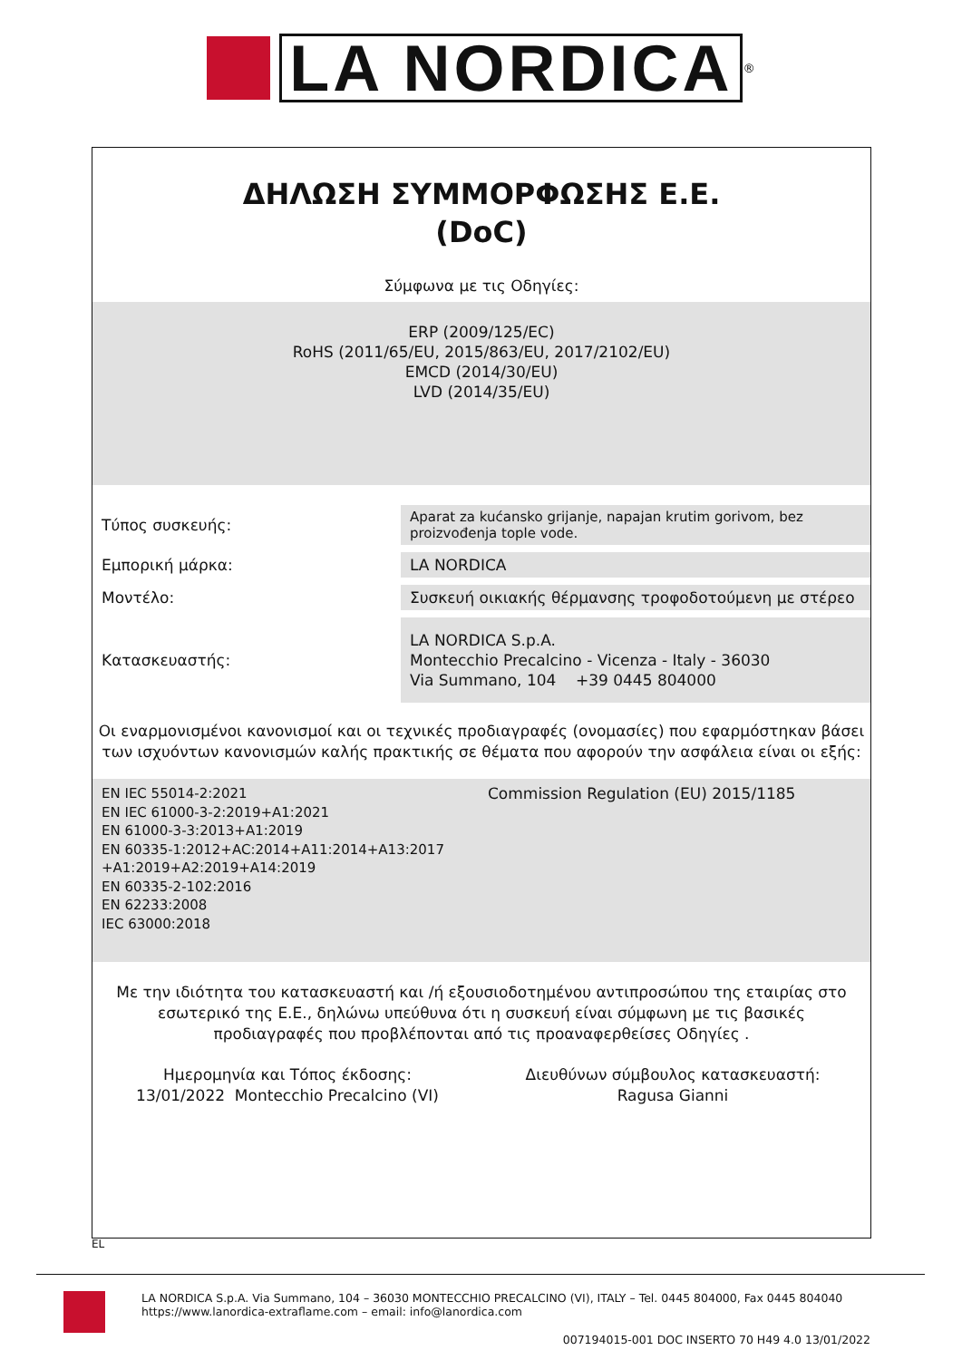LA NORDICA
<sup>®</sup>
ΔΗΛΩΣΗ ΣΥΜΜΟΡΦΩΣΗΣ Ε.Ε.
(DoC)
Σύμφωνα με τις Οδηγίες:
ERP (2009/125/EC)
RoHS (2011/65/EU, 2015/863/EU, 2017/2102/EU)
EMCD (2014/30/EU)
LVD (2014/35/EU)
| Τύπος συσκευής: | Aparat za kućansko grijanje, napajan krutim gorivom, bez proizvođenja tople vode. |
| Εμπορική μάρκα: | LA NORDICA |
| Μοντέλο: | Συσκευή οικιακής θέρμανσης τροφοδοτούμενη με στέρεο |
| Κατασκευαστής: | LA NORDICA S.p.A. Montecchio Precalcino - Vicenza - Italy - 36030 Via Summano, 104 +39 0445 804000 |
Οι εναρμονισμένοι κανονισμοί και οι τεχνικές προδιαγραφές (ονομασίες) που εφαρμόστηκαν βάσει των ισχυόντων κανονισμών καλής πρακτικής σε θέματα που αφορούν την ασφάλεια είναι οι εξής:
EN IEC 55014-2:2021
EN IEC 61000-3-2:2019+A1:2021
EN 61000-3-3:2013+A1:2019
EN 60335-1:2012+AC:2014+A11:2014+A13:2017 +A1:2019+A2:2019+A14:2019
EN 60335-2-102:2016
EN 62233:2008
IEC 63000:2018
Commission Regulation (EU) 2015/1185
Με την ιδιότητα του κατασκευαστή και /ή εξουσιοδοτημένου αντιπροσώπου της εταιρίας στο εσωτερικό της Ε.Ε., δηλώνω υπεύθυνα ότι η συσκευή είναι σύμφωνη με τις βασικές προδιαγραφές που προβλέπονται από τις προαναφερθείσες Οδηγίες .
Ημερομηνία και Τόπος έκδοσης:
13/01/2022 Montecchio Precalcino (VI)
Διευθύνων σύμβουλος κατασκευαστή:
Ragusa Gianni
EL
LA NORDICA S.p.A. Via Summano, 104 – 36030 MONTECCHIO PRECALCINO (VI), ITALY – Tel. 0445 804000, Fax 0445 804040
https://www.lanordica-extraflame.com – email: info@lanordica.com
007194015-001 DOC INSERTO 70 H49 4.0 13/01/2022